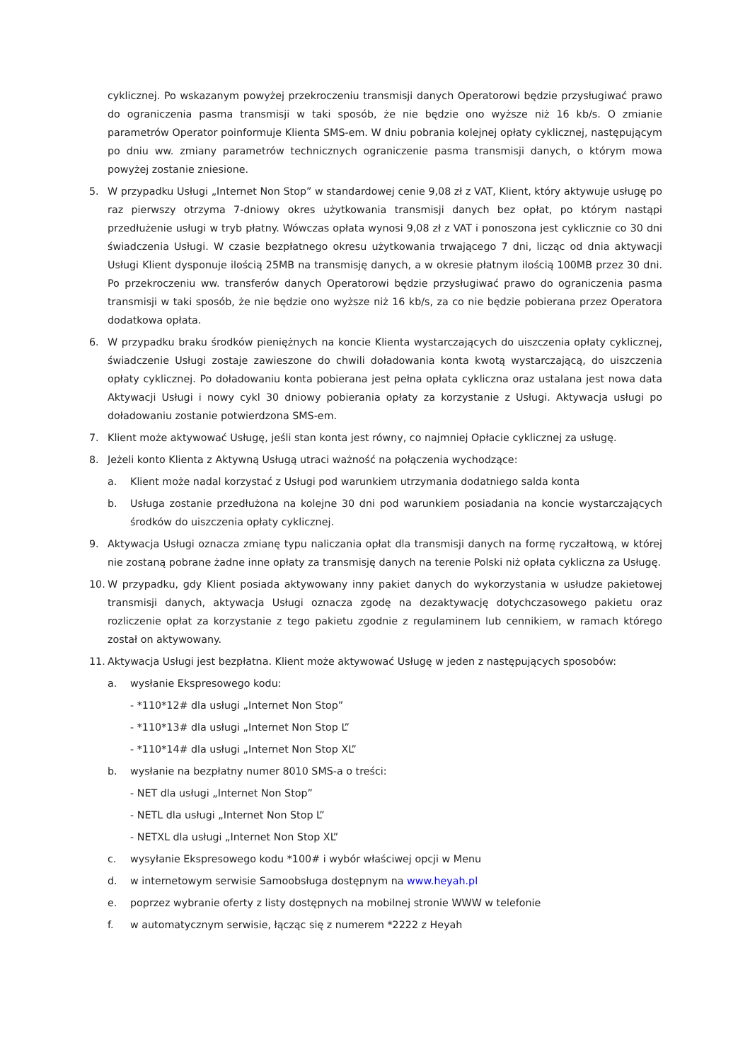cyklicznej. Po wskazanym powyżej przekroczeniu transmisji danych Operatorowi będzie przysługiwać prawo do ograniczenia pasma transmisji w taki sposób, że nie będzie ono wyższe niż 16 kb/s. O zmianie parametrów Operator poinformuje Klienta SMS-em. W dniu pobrania kolejnej opłaty cyklicznej, następującym po dniu ww. zmiany parametrów technicznych ograniczenie pasma transmisji danych, o którym mowa powyżej zostanie zniesione.
5. W przypadku Usługi „Internet Non Stop” w standardowej cenie 9,08 zł z VAT, Klient, który aktywuje usługę po raz pierwszy otrzyma 7-dniowy okres użytkowania transmisji danych bez opłat, po którym nastąpi przedłużenie usługi w tryb płatny. Wówczas opłata wynosi 9,08 zł z VAT i ponoszona jest cyklicznie co 30 dni świadczenia Usługi. W czasie bezpłatnego okresu użytkowania trwającego 7 dni, licząc od dnia aktywacji Usługi Klient dysponuje ilością 25MB na transmisję danych, a w okresie płatnym ilością 100MB przez 30 dni. Po przekroczeniu ww. transferów danych Operatorowi będzie przysługiwać prawo do ograniczenia pasma transmisji w taki sposób, że nie będzie ono wyższe niż 16 kb/s, za co nie będzie pobierana przez Operatora dodatkowa opłata.
6. W przypadku braku środków pieniężnych na koncie Klienta wystarczających do uiszczenia opłaty cyklicznej, świadczenie Usługi zostaje zawieszone do chwili doładowania konta kwotą wystarczającą, do uiszczenia opłaty cyklicznej. Po doładowaniu konta pobierana jest pełna opłata cykliczna oraz ustalana jest nowa data Aktywacji Usługi i nowy cykl 30 dniowy pobierania opłaty za korzystanie z Usługi. Aktywacja usługi po doładowaniu zostanie potwierdzona SMS-em.
7. Klient może aktywować Usługę, jeśli stan konta jest równy, co najmniej Opłacie cyklicznej za usługę.
8. Jeżeli konto Klienta z Aktywną Usługą utraci ważność na połączenia wychodzące:
a. Klient może nadal korzystać z Usługi pod warunkiem utrzymania dodatniego salda konta
b. Usługa zostanie przedłużona na kolejne 30 dni pod warunkiem posiadania na koncie wystarczających środków do uiszczenia opłaty cyklicznej.
9. Aktywacja Usługi oznacza zmianę typu naliczania opłat dla transmisji danych na formę ryczałtową, w której nie zostaną pobrane żadne inne opłaty za transmisję danych na terenie Polski niż opłata cykliczna za Usługę.
10. W przypadku, gdy Klient posiada aktywowany inny pakiet danych do wykorzystania w usłudze pakietowej transmisji danych, aktywacja Usługi oznacza zgodę na dezaktywację dotychczasowego pakietu oraz rozliczenie opłat za korzystanie z tego pakietu zgodnie z regulaminem lub cennikiem, w ramach którego został on aktywowany.
11. Aktywacja Usługi jest bezpłatna. Klient może aktywować Usługę w jeden z następujących sposobów:
a. wysłanie Ekspresowego kodu:
- *110*12# dla usługi „Internet Non Stop”
- *110*13# dla usługi „Internet Non Stop L”
- *110*14# dla usługi „Internet Non Stop XL”
b. wysłanie na bezpłatny numer 8010 SMS-a o treści:
- NET dla usługi „Internet Non Stop”
- NETL dla usługi „Internet Non Stop L”
- NETXL dla usługi „Internet Non Stop XL”
c. wysyłanie Ekspresowego kodu *100# i wybór właściwej opcji w Menu
d. w internetowym serwisie Samoobsługa dostępnym na www.heyah.pl
e. poprzez wybranie oferty z listy dostępnych na mobilnej stronie WWW w telefonie
f. w automatycznym serwisie, łącząc się z numerem *2222 z Heyah